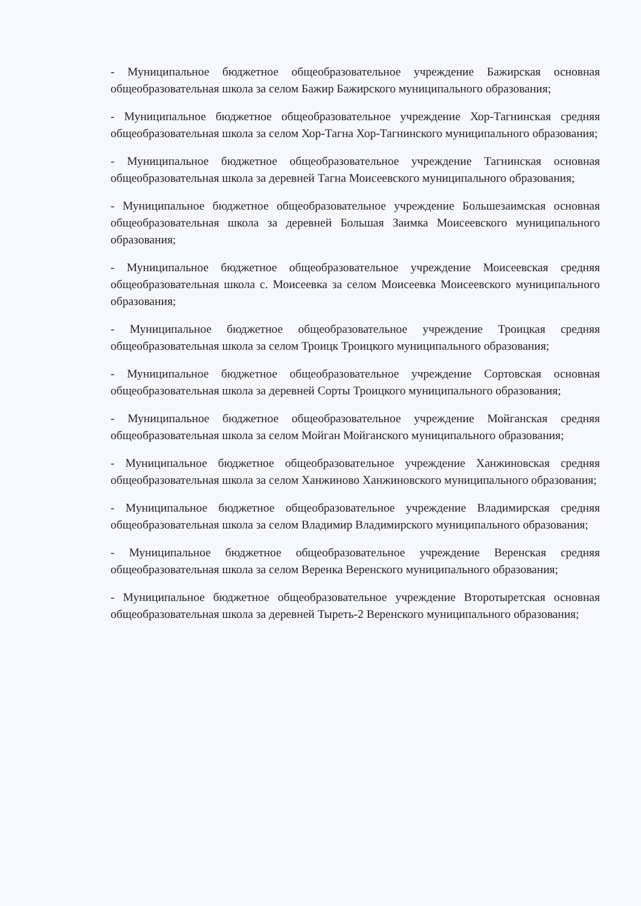- Муниципальное бюджетное общеобразовательное учреждение Бажирская основная общеобразовательная школа за селом Бажир Бажирского муниципального образования;
- Муниципальное бюджетное общеобразовательное учреждение Хор-Тагнинская средняя общеобразовательная школа за селом Хор-Тагна Хор-Тагнинского муниципального образования;
- Муниципальное бюджетное общеобразовательное учреждение Тагнинская основная общеобразовательная школа за деревней Тагна Моисеевского муниципального образования;
- Муниципальное бюджетное общеобразовательное учреждение Большезаимская основная общеобразовательная школа за деревней Большая Заимка Моисеевского муниципального образования;
- Муниципальное бюджетное общеобразовательное учреждение Моисеевская средняя общеобразовательная школа с. Моисеевка за селом Моисеевка Моисеевского муниципального образования;
- Муниципальное бюджетное общеобразовательное учреждение Троицкая средняя общеобразовательная школа за селом Троицк Троицкого муниципального образования;
- Муниципальное бюджетное общеобразовательное учреждение Сортовская основная общеобразовательная школа за деревней Сорты Троицкого муниципального образования;
- Муниципальное бюджетное общеобразовательное учреждение Мойганская средняя общеобразовательная школа за селом Мойган Мойганского муниципального образования;
- Муниципальное бюджетное общеобразовательное учреждение Ханжиновская средняя общеобразовательная школа за селом Ханжиново Ханжиновского муниципального образования;
- Муниципальное бюджетное общеобразовательное учреждение Владимирская средняя общеобразовательная школа за селом Владимир Владимирского муниципального образования;
- Муниципальное бюджетное общеобразовательное учреждение Веренская средняя общеобразовательная школа за селом Веренка Веренского муниципального образования;
- Муниципальное бюджетное общеобразовательное учреждение Второтыретская основная общеобразовательная школа за деревней Тыреть-2 Веренского муниципального образования;